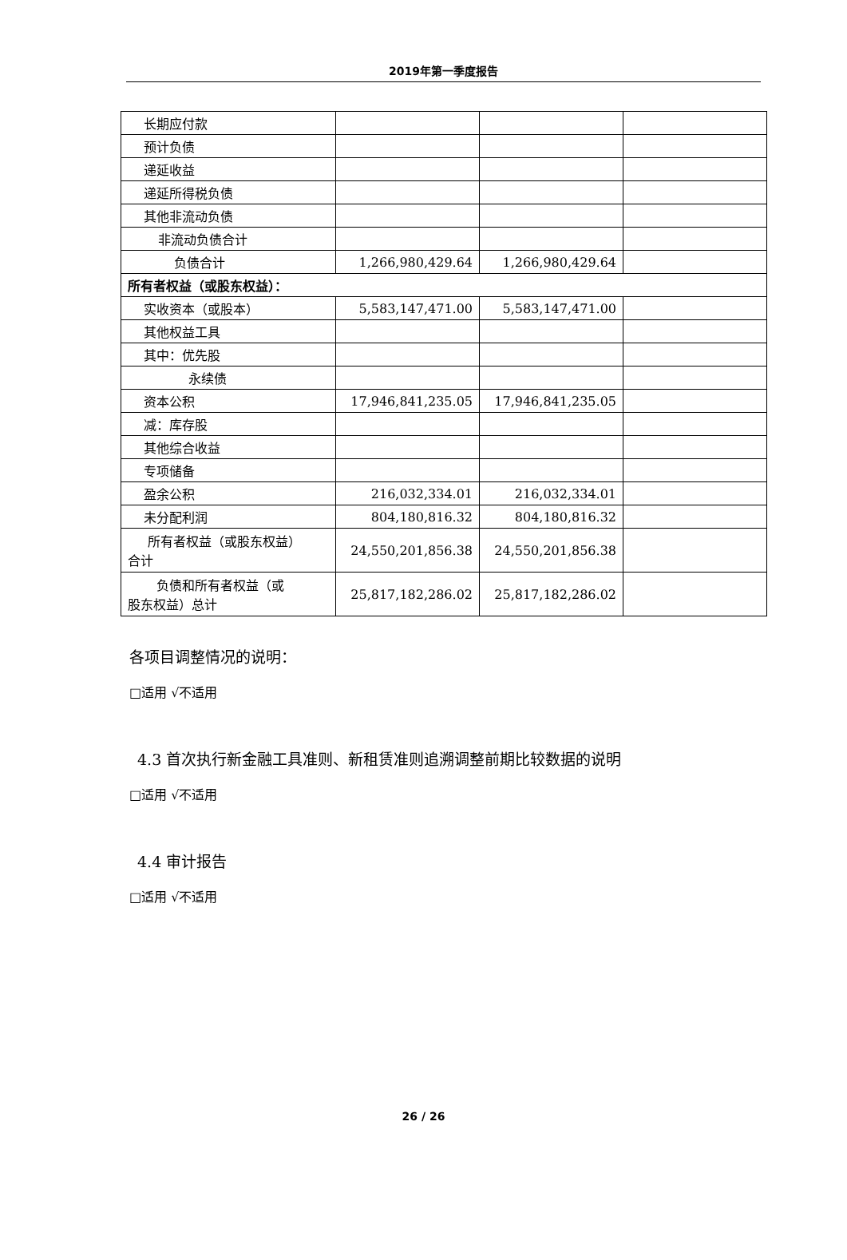2019年第一季度报告
| 长期应付款 | | | |
| 预计负债 | | | |
| 递延收益 | | | |
| 递延所得税负债 | | | |
| 其他非流动负债 | | | |
| 非流动负债合计 | | | |
| 负债合计 | 1,266,980,429.64 | 1,266,980,429.64 | |
| 所有者权益（或股东权益）： | | | |
| 实收资本（或股本） | 5,583,147,471.00 | 5,583,147,471.00 | |
| 其他权益工具 | | | |
| 其中：优先股 | | | |
| 永续债 | | | |
| 资本公积 | 17,946,841,235.05 | 17,946,841,235.05 | |
| 减：库存股 | | | |
| 其他综合收益 | | | |
| 专项储备 | | | |
| 盈余公积 | 216,032,334.01 | 216,032,334.01 | |
| 未分配利润 | 804,180,816.32 | 804,180,816.32 | |
| 所有者权益（或股东权益） 合计 | 24,550,201,856.38 | 24,550,201,856.38 | |
| 负债和所有者权益（或 股东权益）总计 | 25,817,182,286.02 | 25,817,182,286.02 | |
各项目调整情况的说明：
□适用 √不适用
4.3 首次执行新金融工具准则、新租赁准则追溯调整前期比较数据的说明
□适用 √不适用
4.4 审计报告
□适用 √不适用
26 / 26